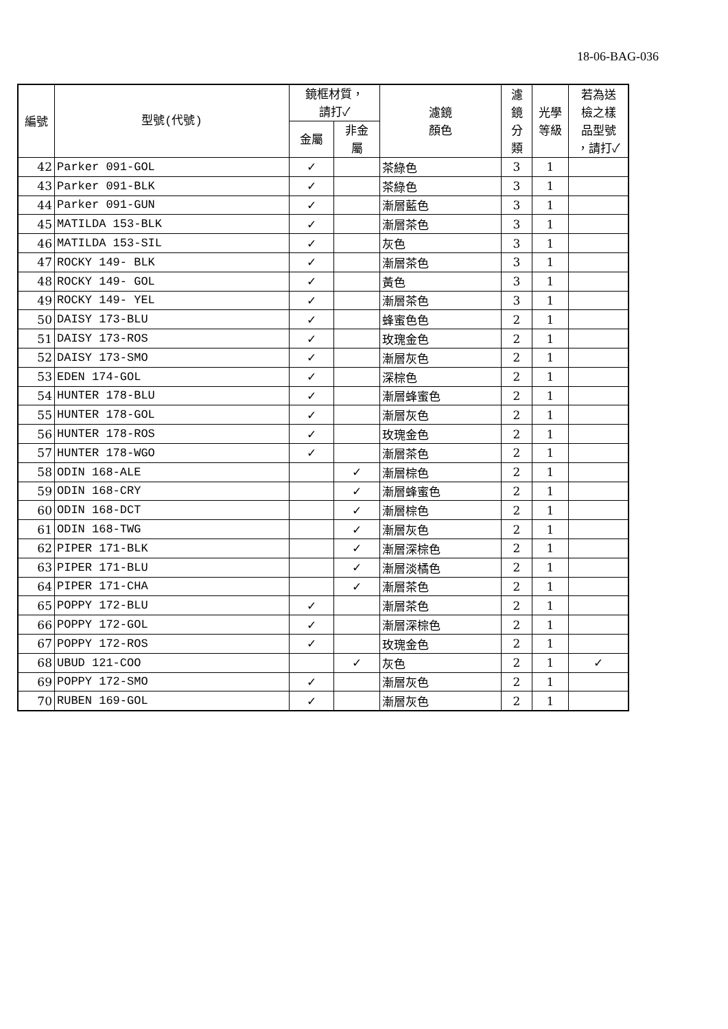18-06-BAG-036
| 編號 | 型號(代號) | 鏡框材質， 請打✓ | | 濾鏡 顏色 | 濾 鏡 分 類 | 光學 等級 | 若為送 檢之樣 品型號 ，請打✓ |
| --- | --- | --- | --- | --- | --- | --- | --- |
| | | 金屬 | 非金 屬 | | | | |
| 42 | Parker 091-GOL | ✓ | | 茶綠色 | 3 | 1 | |
| 43 | Parker 091-BLK | ✓ | | 茶綠色 | 3 | 1 | |
| 44 | Parker 091-GUN | ✓ | | 漸層藍色 | 3 | 1 | |
| 45 | MATILDA 153-BLK | ✓ | | 漸層茶色 | 3 | 1 | |
| 46 | MATILDA 153-SIL | ✓ | | 灰色 | 3 | 1 | |
| 47 | ROCKY 149- BLK | ✓ | | 漸層茶色 | 3 | 1 | |
| 48 | ROCKY 149- GOL | ✓ | | 黃色 | 3 | 1 | |
| 49 | ROCKY 149- YEL | ✓ | | 漸層茶色 | 3 | 1 | |
| 50 | DAISY 173-BLU | ✓ | | 蜂蜜色色 | 2 | 1 | |
| 51 | DAISY 173-ROS | ✓ | | 玫瑰金色 | 2 | 1 | |
| 52 | DAISY 173-SMO | ✓ | | 漸層灰色 | 2 | 1 | |
| 53 | EDEN 174-GOL | ✓ | | 深棕色 | 2 | 1 | |
| 54 | HUNTER 178-BLU | ✓ | | 漸層蜂蜜色 | 2 | 1 | |
| 55 | HUNTER 178-GOL | ✓ | | 漸層灰色 | 2 | 1 | |
| 56 | HUNTER 178-ROS | ✓ | | 玫瑰金色 | 2 | 1 | |
| 57 | HUNTER 178-WGO | ✓ | | 漸層茶色 | 2 | 1 | |
| 58 | ODIN 168-ALE | | ✓ | 漸層棕色 | 2 | 1 | |
| 59 | ODIN 168-CRY | | ✓ | 漸層蜂蜜色 | 2 | 1 | |
| 60 | ODIN 168-DCT | | ✓ | 漸層棕色 | 2 | 1 | |
| 61 | ODIN 168-TWG | | ✓ | 漸層灰色 | 2 | 1 | |
| 62 | PIPER 171-BLK | | ✓ | 漸層深棕色 | 2 | 1 | |
| 63 | PIPER 171-BLU | | ✓ | 漸層淡橘色 | 2 | 1 | |
| 64 | PIPER 171-CHA | | ✓ | 漸層茶色 | 2 | 1 | |
| 65 | POPPY 172-BLU | ✓ | | 漸層茶色 | 2 | 1 | |
| 66 | POPPY 172-GOL | ✓ | | 漸層深棕色 | 2 | 1 | |
| 67 | POPPY 172-ROS | ✓ | | 玫瑰金色 | 2 | 1 | |
| 68 | UBUD 121-COO | | ✓ | 灰色 | 2 | 1 | ✓ |
| 69 | POPPY 172-SMO | ✓ | | 漸層灰色 | 2 | 1 | |
| 70 | RUBEN 169-GOL | ✓ | | 漸層灰色 | 2 | 1 | |